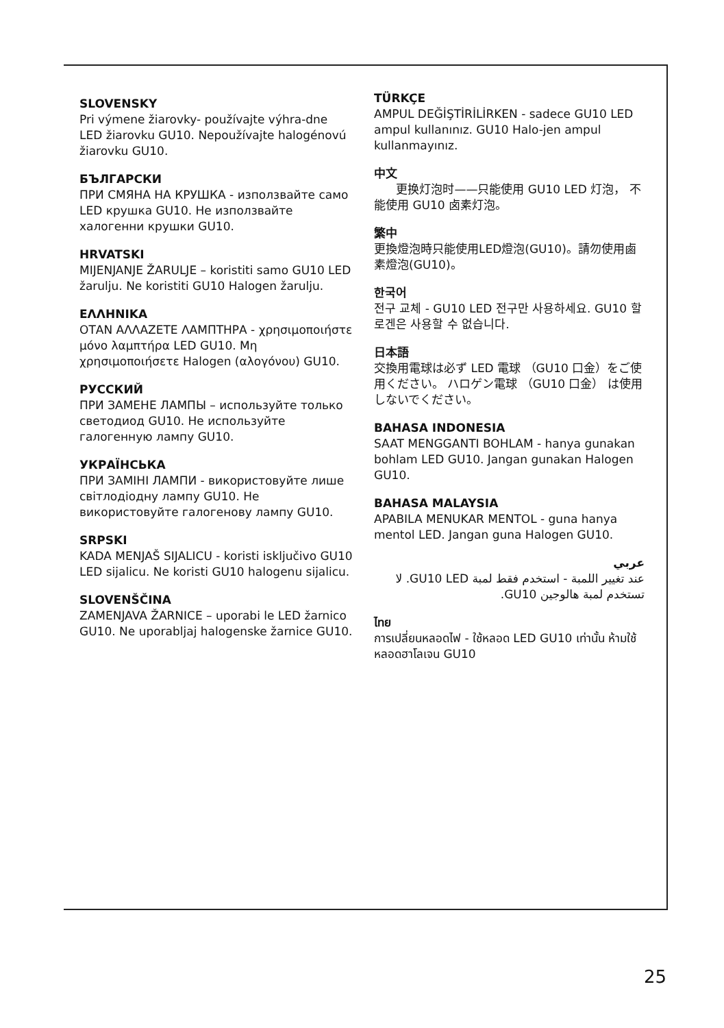SLOVENSKY
Pri výmene žiarovky- používajte výhra-dne LED žiarovku GU10. Nepoužívajte halogénovú žiarovku GU10.
БЪЛГАРСКИ
ПРИ СМЯНА НА КРУШКА - използвайте само LED крушка GU10. Не използвайте халогенни крушки GU10.
HRVATSKI
MIJENJANJE ŽARULJE – koristiti samo GU10 LED žarulju. Ne koristiti GU10 Halogen žarulju.
ΕΛΛΗΝΙΚΑ
ΟΤΑΝ ΑΛΛΑΖΕΤΕ ΛΑΜΠΤΗΡΑ - χρησιμοποιήστε μόνο λαμπτήρα LED GU10. Μη χρησιμοποιήσετε Halogen (αλογόνου) GU10.
РУССКИЙ
ПРИ ЗАМЕНЕ ЛАМПЫ – используйте только светодиод GU10. Не используйте галогенную лампу GU10.
УКРАЇНСЬКА
ПРИ ЗАМІНІ ЛАМПИ - використовуйте лише світлодіодну лампу GU10. Не використовуйте галогенову лампу GU10.
SRPSKI
KADA MENJAŠ SIJALICU - koristi isključivo GU10 LED sijalicu. Ne koristi GU10 halogenu sijalicu.
SLOVENŠČINA
ZAMENJAVA ŽARNICE – uporabi le LED žarnico GU10. Ne uporabljaj halogenske žarnice GU10.
TÜRKÇE
AMPUL DEĞİŞTİRİLİRKEN - sadece GU10 LED ampul kullanınız. GU10 Halo-jen ampul kullanmayınız.
中文
更换灯泡时——只能使用 GU10 LED 灯泡， 不能使用 GU10 卤素灯泡。
繁中
更換燈泡時只能使用LED燈泡(GU10)。請勿使用鹵素燈泡(GU10)。
한국어
전구 교체 - GU10 LED 전구만 사용하세요. GU10 할로겐은 사용할 수 없습니다.
日本語
交換用電球は必ず LED 電球 （GU10 口金）をご使用ください。 ハロゲン電球 （GU10 口金） は使用しないでください。
BAHASA INDONESIA
SAAT MENGGANTI BOHLAM - hanya gunakan bohlam LED GU10. Jangan gunakan Halogen GU10.
BAHASA MALAYSIA
APABILA MENUKAR MENTOL - guna hanya mentol LED. Jangan guna Halogen GU10.
عربي
عند تغيير اللمبة - استخدم فقط لمبة GU10 LED. لا تستخدم لمبة هالوجين GU10.
ไทย
การเปลี่ยนหลอดไฟ - ใช้หลอด LED GU10 เท่านั้น ห้ามใช้หลอดฮาโลเจน GU10
25